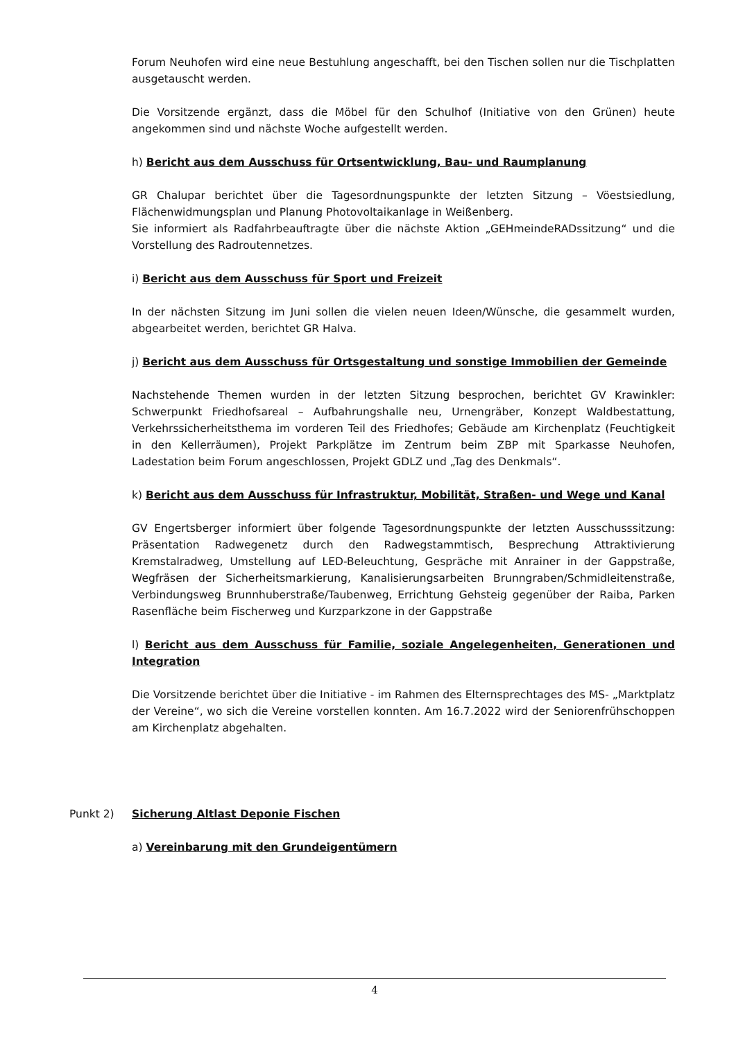Forum Neuhofen wird eine neue Bestuhlung angeschafft, bei den Tischen sollen nur die Tischplatten ausgetauscht werden.
Die Vorsitzende ergänzt, dass die Möbel für den Schulhof (Initiative von den Grünen) heute angekommen sind und nächste Woche aufgestellt werden.
h) Bericht aus dem Ausschuss für Ortsentwicklung, Bau- und Raumplanung
GR Chalupar berichtet über die Tagesordnungspunkte der letzten Sitzung – Vöestsiedlung, Flächenwidmungsplan und Planung Photovoltaikanlage in Weißenberg.
Sie informiert als Radfahrbeauftragte über die nächste Aktion „GEHmeindeRADssitzung“ und die Vorstellung des Radroutennetzes.
i) Bericht aus dem Ausschuss für Sport und Freizeit
In der nächsten Sitzung im Juni sollen die vielen neuen Ideen/Wünsche, die gesammelt wurden, abgearbeitet werden, berichtet GR Halva.
j) Bericht aus dem Ausschuss für Ortsgestaltung und sonstige Immobilien der Gemeinde
Nachstehende Themen wurden in der letzten Sitzung besprochen, berichtet GV Krawinkler: Schwerpunkt Friedhofsareal – Aufbahrungshalle neu, Urnengräber, Konzept Waldbestattung, Verkehrssicherheitsthema im vorderen Teil des Friedhofes; Gebäude am Kirchenplatz (Feuchtigkeit in den Kellerräumen), Projekt Parkplätze im Zentrum beim ZBP mit Sparkasse Neuhofen, Ladestation beim Forum angeschlossen, Projekt GDLZ und „Tag des Denkmals“.
k) Bericht aus dem Ausschuss für Infrastruktur, Mobilität, Straßen- und Wege und Kanal
GV Engertsberger informiert über folgende Tagesordnungspunkte der letzten Ausschusssitzung: Präsentation Radwegenetz durch den Radwegstammtisch, Besprechung Attraktivierung Kremstalradweg, Umstellung auf LED-Beleuchtung, Gespräche mit Anrainer in der Gappstraße, Wegfräsen der Sicherheitsmarkierung, Kanalisierungsarbeiten Brunngraben/Schmidleitenstraße, Verbindungsweg Brunnhuberstraße/Taubenweg, Errichtung Gehsteig gegenüber der Raiba, Parken Rasenfläche beim Fischerweg und Kurzparkzone in der Gappstraße
l) Bericht aus dem Ausschuss für Familie, soziale Angelegenheiten, Generationen und Integration
Die Vorsitzende berichtet über die Initiative - im Rahmen des Elternsprechtages des MS- „Marktplatz der Vereine“, wo sich die Vereine vorstellen konnten. Am 16.7.2022 wird der Seniorenfrühschoppen am Kirchenplatz abgehalten.
Punkt 2) Sicherung Altlast Deponie Fischen
a) Vereinbarung mit den Grundeigentümern
4